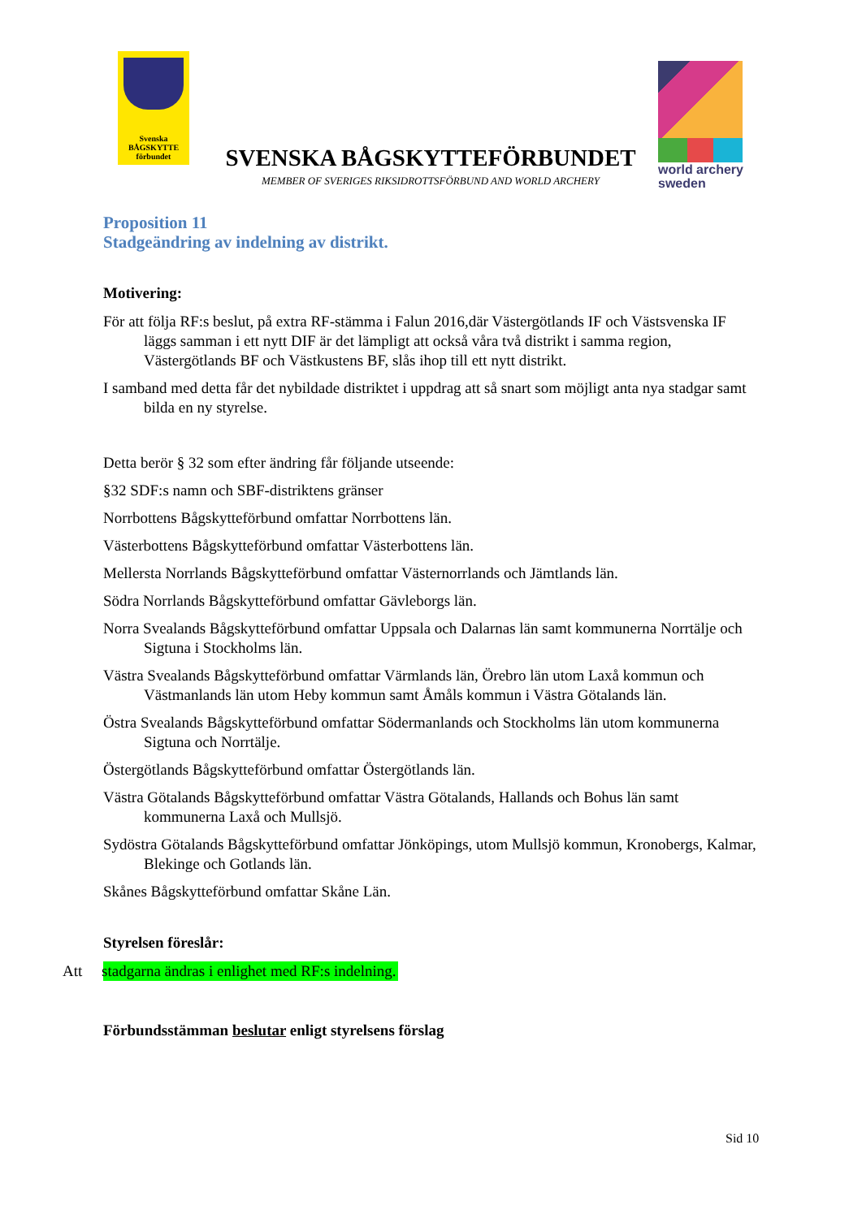Svenska
BÅGSKYTTE
förbundet
SVENSKA BÅGSKYTTEFÖRBUNDET
MEMBER OF SVERIGES RIKSIDROTTSFÖRBUND AND WORLD ARCHERY
world archery
sweden
Proposition 11
Stadgeändring av indelning av distrikt.
Motivering:
För att följa RF:s beslut, på extra RF-stämma i Falun 2016,där Västergötlands IF och Västsvenska IF läggs samman i ett nytt DIF är det lämpligt att också våra två distrikt i samma region, Västergötlands BF och Västkustens BF, slås ihop till ett nytt distrikt.
I samband med detta får det nybildade distriktet i uppdrag att så snart som möjligt anta nya stadgar samt bilda en ny styrelse.
Detta berör § 32 som efter ändring får följande utseende:
§32 SDF:s namn och SBF-distriktens gränser
Norrbottens Bågskytteförbund omfattar Norrbottens län.
Västerbottens Bågskytteförbund omfattar Västerbottens län.
Mellersta Norrlands Bågskytteförbund omfattar Västernorrlands och Jämtlands län.
Södra Norrlands Bågskytteförbund omfattar Gävleborgs län.
Norra Svealands Bågskytteförbund omfattar Uppsala och Dalarnas län samt kommunerna Norrtälje och Sigtuna i Stockholms län.
Västra Svealands Bågskytteförbund omfattar Värmlands län, Örebro län utom Laxå kommun och Västmanlands län utom Heby kommun samt Åmåls kommun i Västra Götalands län.
Östra Svealands Bågskytteförbund omfattar Södermanlands och Stockholms län utom kommunerna Sigtuna och Norrtälje.
Östergötlands Bågskytteförbund omfattar Östergötlands län.
Västra Götalands Bågskytteförbund omfattar Västra Götalands, Hallands och Bohus län samt kommunerna Laxå och Mullsjö.
Sydöstra Götalands Bågskytteförbund omfattar Jönköpings, utom Mullsjö kommun, Kronobergs, Kalmar, Blekinge och Gotlands län.
Skånes Bågskytteförbund omfattar Skåne Län.
Styrelsen föreslår:
Att stadgarna ändras i enlighet med RF:s indelning.
Förbundsstämman beslutar enligt styrelsens förslag
Sid 10